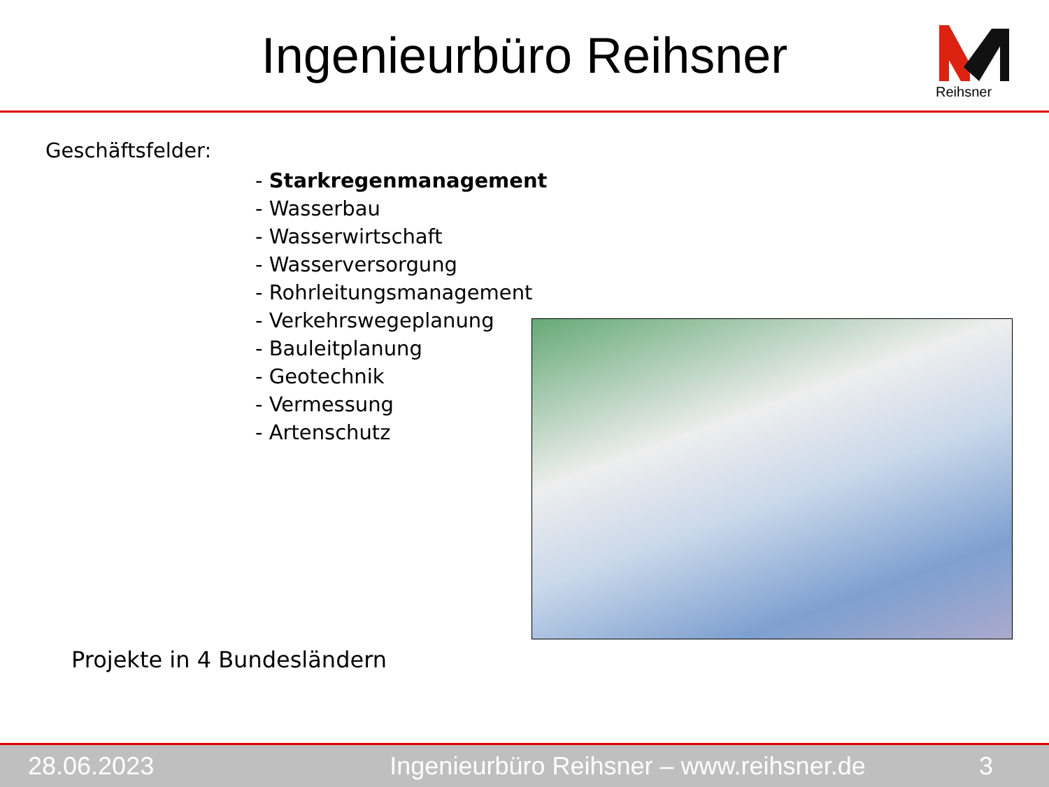Ingenieurbüro Reihsner
Reihsner
Geschäftsfelder:
- Starkregenmanagement
- Wasserbau
- Wasserwirtschaft
- Wasserversorgung
- Rohrleitungsmanagement
- Verkehrswegeplanung
- Bauleitplanung
- Geotechnik
- Vermessung
- Artenschutz
Projekte in 4 Bundesländern
28.06.2023 Ingenieurbüro Reihsner – www.reihsner.de 3